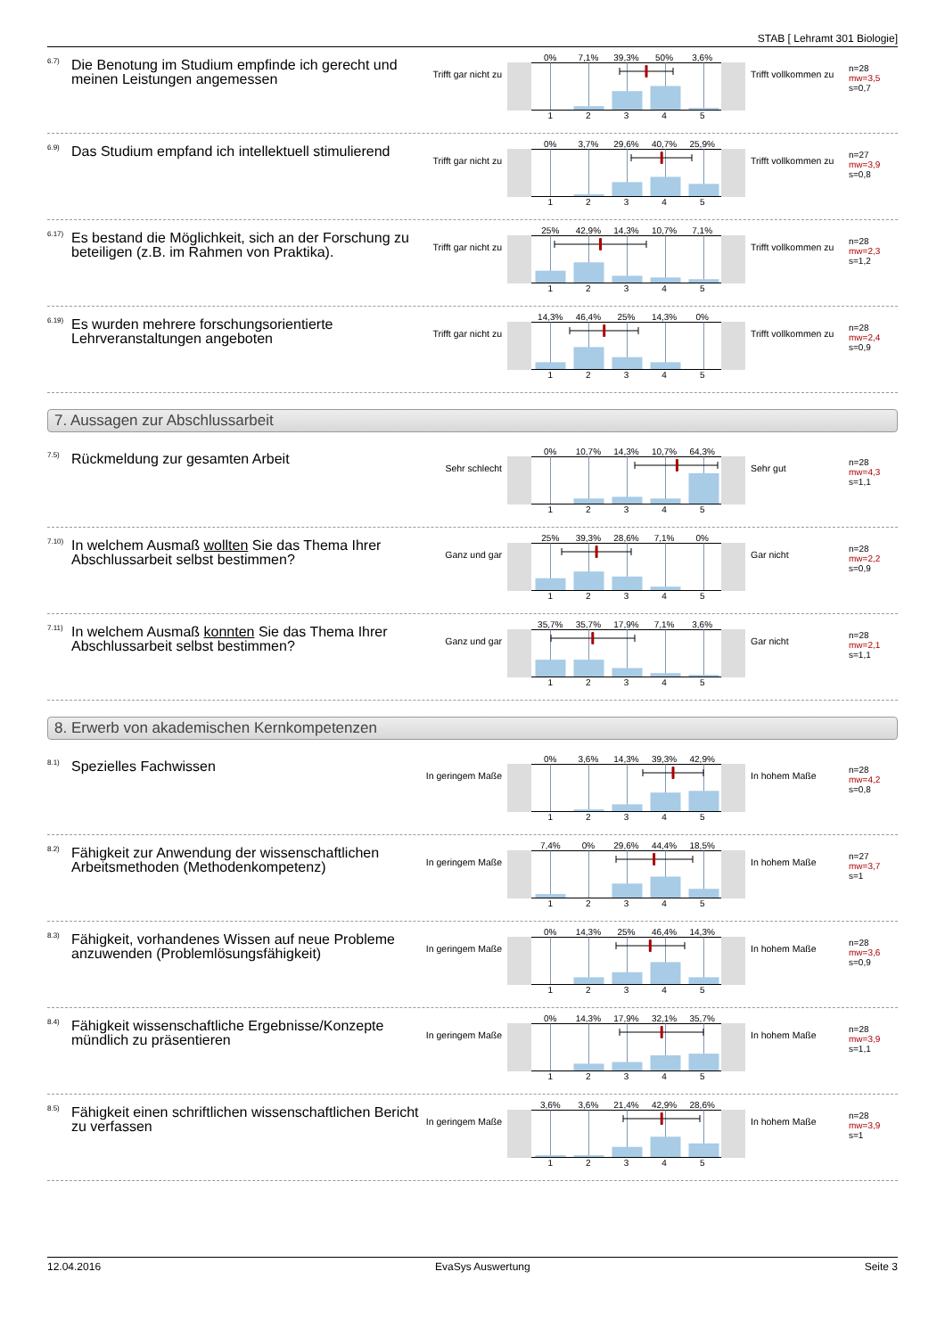STAB [ Lehramt 301 Biologie]
<sup>6.7)</sup> Die Benotung im Studium empfinde ich gerecht und meinen Leistungen angemessen
Trifft gar nicht zu
0% 7,1% 39,3% 50% 3,6%
1 2 3 4 5
Trifft vollkommen zu
n=28
mw=3,5
s=0,7
<sup>6.9)</sup> Das Studium empfand ich intellektuell stimulierend
Trifft gar nicht zu
0% 3,7% 29,6% 40,7% 25,9%
1 2 3 4 5
Trifft vollkommen zu
n=27
mw=3,9
s=0,8
<sup>6.17)</sup> Es bestand die Möglichkeit, sich an der Forschung zu beteiligen (z.B. im Rahmen von Praktika).
Trifft gar nicht zu
25% 42,9% 14,3% 10,7% 7,1%
1 2 3 4 5
Trifft vollkommen zu
n=28
mw=2,3
s=1,2
<sup>6.19)</sup> Es wurden mehrere forschungsorientierte Lehrveranstaltungen angeboten
Trifft gar nicht zu
14,3% 46,4% 25% 14,3% 0%
1 2 3 4 5
Trifft vollkommen zu
n=28
mw=2,4
s=0,9
7. Aussagen zur Abschlussarbeit
<sup>7.5)</sup> Rückmeldung zur gesamten Arbeit
Sehr schlecht
0% 10,7% 14,3% 10,7% 64,3%
1 2 3 4 5
Sehr gut
n=28
mw=4,3
s=1,1
<sup>7.10)</sup> In welchem Ausmaß wollten Sie das Thema Ihrer Abschlussarbeit selbst bestimmen?
Ganz und gar
25% 39,3% 28,6% 7,1% 0%
1 2 3 4 5
Gar nicht
n=28
mw=2,2
s=0,9
<sup>7.11)</sup> In welchem Ausmaß konnten Sie das Thema Ihrer Abschlussarbeit selbst bestimmen?
Ganz und gar
35,7% 35,7% 17,9% 7,1% 3,6%
1 2 3 4 5
Gar nicht
n=28
mw=2,1
s=1,1
8. Erwerb von akademischen Kernkompetenzen
<sup>8.1)</sup> Spezielles Fachwissen
In geringem Maße
0% 3,6% 14,3% 39,3% 42,9%
1 2 3 4 5
In hohem Maße
n=28
mw=4,2
s=0,8
<sup>8.2)</sup> Fähigkeit zur Anwendung der wissenschaftlichen Arbeitsmethoden (Methodenkompetenz)
In geringem Maße
7,4% 0% 29,6% 44,4% 18,5%
1 2 3 4 5
In hohem Maße
n=27
mw=3,7
s=1
<sup>8.3)</sup> Fähigkeit, vorhandenes Wissen auf neue Probleme anzuwenden (Problemlösungsfähigkeit)
In geringem Maße
0% 14,3% 25% 46,4% 14,3%
1 2 3 4 5
In hohem Maße
n=28
mw=3,6
s=0,9
<sup>8.4)</sup> Fähigkeit wissenschaftliche Ergebnisse/Konzepte mündlich zu präsentieren
In geringem Maße
0% 14,3% 17,9% 32,1% 35,7%
1 2 3 4 5
In hohem Maße
n=28
mw=3,9
s=1,1
<sup>8.5)</sup> Fähigkeit einen schriftlichen wissenschaftlichen Bericht zu verfassen
In geringem Maße
3,6% 3,6% 21,4% 42,9% 28,6%
1 2 3 4 5
In hohem Maße
n=28
mw=3,9
s=1
12.04.2016 EvaSys Auswertung Seite 3